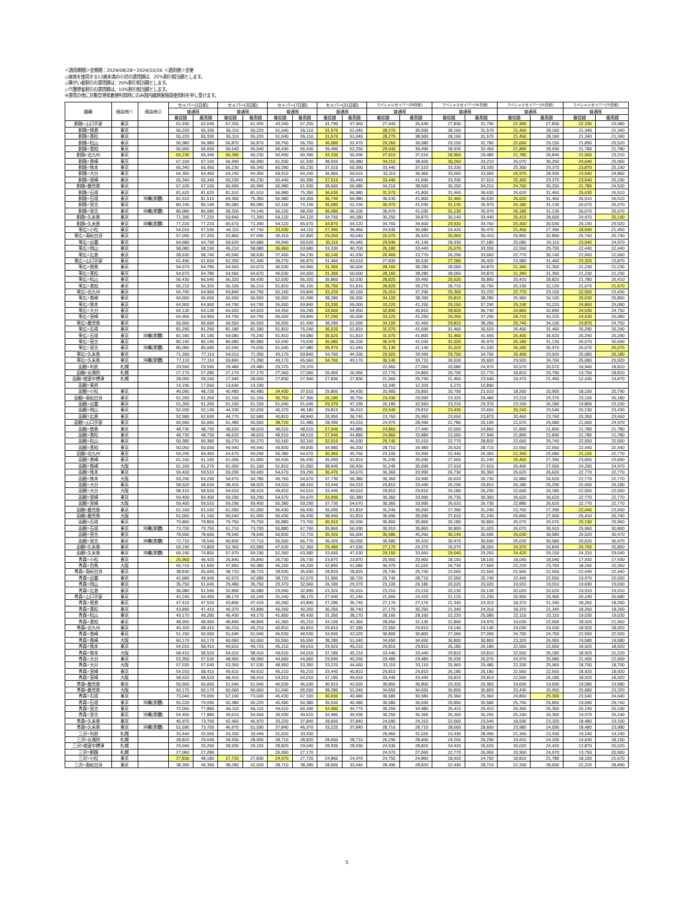＜適用期間＞全期間：2024/08/28～2024/10/26 ＜適用便＞全便
◇座席を使用する12歳未満の小児の運賃額は、25%割引相当額とします。
◇障がい者割引の運賃額は、20%割引相当額とします。
◇介護帰省割引の運賃額は、10%割引相当額とします。
※運賃の他に対象空港発着便利用時にのみ国内線旅客施設使用料を申し受けます。
| 路線 | 経由地① | 経由地② | セイバー(1日前) | | セイバー(3日前) | | セイバー(7日前) | | セイバー(21日前) | | スペシャルセイバー(28日前) | | スペシャルセイバー(45日前) | | スペシャルセイバー(55日前) | | スペシャルセイバー(75日前) | |
| --- | --- | --- | --- | --- | --- | --- | --- | --- | --- | --- | --- | --- | --- | --- | --- | --- | --- | --- |
| | | | 普通席 | | 普通席 | | 普通席 | | 普通席 | | 普通席 | | 普通席 | | 普通席 | | 普通席 | |
| | | | 最低額 | 最高額 | 最低額 | 最高額 | 最低額 | 最高額 | 最低額 | 最高額 | 最低額 | 最高額 | 最低額 | 最高額 | 最低額 | 最高額 | 最低額 | 最高額 |
| 釧路=山口宇部 | 東京 | | 61,930 | 62,040 | 57,200 | 61,930 | 43,340 | 57,200 | 31,790 | 47,960 | 27,940 | 35,640 | 27,830 | 31,790 | 22,990 | 27,830 | 22,330 | 23,980 |
| 釧路=徳島 | 東京 | | 55,220 | 55,330 | 55,110 | 55,220 | 51,040 | 55,110 | 31,570 | 51,040 | 28,270 | 35,090 | 28,160 | 31,570 | 21,450 | 28,160 | 21,340 | 21,340 |
| 釧路=高松 | 東京 | | 55,220 | 55,330 | 55,110 | 55,220 | 51,040 | 55,110 | 31,570 | 51,040 | 28,270 | 38,500 | 28,160 | 31,570 | 21,450 | 28,160 | 21,340 | 21,340 |
| 釧路=松山 | 東京 | | 56,980 | 56,980 | 56,870 | 56,870 | 56,760 | 56,760 | 36,080 | 52,470 | 29,260 | 36,080 | 29,150 | 32,780 | 22,000 | 29,150 | 21,890 | 25,520 |
| 釧路=高知 | 東京 | | 56,650 | 56,650 | 56,540 | 56,540 | 56,430 | 56,430 | 39,490 | 52,250 | 29,040 | 39,490 | 28,930 | 32,450 | 21,890 | 28,930 | 21,780 | 21,780 |
| 釧路=北九州 | 東京 | | 65,230 | 65,340 | 60,390 | 65,230 | 50,490 | 60,390 | 33,330 | 50,490 | 27,610 | 37,510 | 26,950 | 29,480 | 21,780 | 26,840 | 21,560 | 23,210 |
| 釧路=長崎 | 東京 | | 67,100 | 67,100 | 66,990 | 66,990 | 61,930 | 61,930 | 38,500 | 56,980 | 34,210 | 38,500 | 30,250 | 34,210 | 26,070 | 30,250 | 24,640 | 25,960 |
| 釧路=熊本 | 東京 | | 65,340 | 65,450 | 65,230 | 65,340 | 60,390 | 65,230 | 37,510 | 60,390 | 33,440 | 37,510 | 33,330 | 33,330 | 25,300 | 29,370 | 23,870 | 25,190 |
| 釧路=大分 | 東京 | | 64,350 | 64,460 | 64,240 | 64,350 | 59,510 | 64,240 | 36,960 | 59,510 | 33,110 | 36,960 | 33,000 | 33,000 | 24,970 | 28,930 | 23,540 | 24,860 |
| 釧路=宮崎 | 東京 | | 65,340 | 65,340 | 65,230 | 65,230 | 55,440 | 60,390 | 37,510 | 55,440 | 33,440 | 41,690 | 33,330 | 37,510 | 25,300 | 29,370 | 23,540 | 25,190 |
| 釧路=鹿児島 | 東京 | | 67,100 | 67,100 | 66,990 | 66,990 | 56,980 | 61,930 | 38,500 | 56,980 | 34,210 | 38,500 | 30,250 | 34,210 | 24,750 | 30,250 | 21,780 | 24,530 |
| 釧路=石垣 | 東京 | | 81,620 | 81,620 | 81,510 | 81,510 | 56,980 | 75,350 | 36,630 | 56,980 | 31,570 | 41,800 | 31,460 | 36,630 | 26,620 | 31,460 | 25,630 | 26,510 |
| 釧路=石垣 | 東京 | 沖縄(那覇) | 81,510 | 81,510 | 69,300 | 75,350 | 56,980 | 69,300 | 36,740 | 56,980 | 36,630 | 41,800 | 31,460 | 36,630 | 26,620 | 31,460 | 26,510 | 26,510 |
| 釧路=宮古 | 東京 | | 80,190 | 80,190 | 80,080 | 80,080 | 62,150 | 74,140 | 36,080 | 62,150 | 35,970 | 41,030 | 31,130 | 35,970 | 26,180 | 31,130 | 26,070 | 26,070 |
| 釧路=宮古 | 東京 | 沖縄(那覇) | 80,080 | 80,080 | 68,200 | 74,140 | 56,100 | 68,200 | 36,080 | 56,100 | 35,970 | 41,030 | 31,130 | 35,970 | 26,180 | 31,130 | 26,070 | 26,070 |
| 釧路=久米島 | 東京 | | 71,390 | 77,220 | 59,840 | 71,390 | 54,120 | 54,120 | 34,760 | 49,280 | 30,250 | 34,870 | 30,140 | 33,440 | 25,410 | 28,600 | 24,970 | 25,190 |
| 釧路=久米島 | 東京 | 沖縄(那覇) | 77,220 | 77,220 | 65,670 | 71,390 | 54,120 | 65,670 | 34,870 | 54,120 | 34,760 | 39,600 | 29,920 | 34,760 | 25,300 | 30,030 | 25,190 | 29,920 |
| 帯広=小松 | 東京 | | 54,010 | 57,530 | 44,110 | 47,740 | 33,330 | 44,110 | 27,390 | 36,960 | 24,530 | 30,580 | 24,420 | 30,470 | 21,450 | 27,390 | 18,590 | 21,450 |
| 帯広=南紀白浜 | 東京 | | 57,090 | 57,200 | 52,800 | 57,090 | 36,410 | 52,800 | 29,260 | 40,040 | 26,070 | 36,520 | 25,960 | 36,410 | 25,850 | 32,890 | 25,740 | 25,740 |
| 帯広=出雲 | 東京 | | 64,680 | 64,790 | 59,620 | 64,680 | 49,940 | 59,620 | 33,110 | 49,940 | 29,040 | 41,140 | 28,930 | 37,180 | 25,080 | 33,110 | 23,540 | 24,970 |
| 帯広=岡山 | 東京 | | 58,080 | 58,190 | 45,210 | 58,080 | 36,960 | 53,680 | 33,330 | 40,700 | 26,180 | 33,440 | 26,070 | 33,330 | 22,550 | 29,700 | 22,440 | 22,440 |
| 帯広=広島 | 東京 | | 58,630 | 58,740 | 45,540 | 58,630 | 37,400 | 54,230 | 30,140 | 41,030 | 26,400 | 33,770 | 26,290 | 33,660 | 22,770 | 30,140 | 22,660 | 22,660 |
| 帯広=山口宇部 | 東京 | | 61,490 | 61,600 | 52,250 | 61,490 | 39,270 | 56,870 | 31,460 | 43,010 | 27,830 | 35,530 | 27,280 | 35,420 | 23,980 | 31,460 | 23,320 | 23,870 |
| 帯広=徳島 | 東京 | | 54,670 | 54,780 | 54,560 | 54,670 | 46,530 | 54,560 | 31,350 | 50,600 | 28,160 | 38,280 | 28,050 | 34,870 | 21,340 | 31,350 | 21,230 | 21,230 |
| 帯広=高松 | 東京 | | 54,670 | 54,780 | 54,560 | 54,670 | 46,530 | 54,560 | 31,350 | 50,600 | 28,160 | 38,280 | 28,050 | 34,870 | 21,340 | 31,350 | 21,230 | 21,230 |
| 帯広=松山 | 東京 | | 56,430 | 56,540 | 56,320 | 56,430 | 52,030 | 56,320 | 35,860 | 52,030 | 28,820 | 39,490 | 25,520 | 35,860 | 25,410 | 28,820 | 21,780 | 25,410 |
| 帯広=高知 | 東京 | | 56,210 | 56,320 | 56,100 | 56,210 | 51,810 | 56,100 | 35,750 | 51,810 | 28,820 | 39,270 | 28,710 | 35,750 | 25,190 | 32,120 | 21,670 | 21,670 |
| 帯広=北九州 | 東京 | | 64,790 | 64,900 | 59,840 | 64,790 | 50,160 | 59,840 | 33,220 | 50,160 | 25,410 | 37,290 | 25,300 | 33,220 | 22,770 | 29,150 | 22,550 | 23,430 |
| 帯広=長崎 | 東京 | | 66,660 | 66,660 | 66,550 | 66,550 | 56,650 | 61,490 | 38,280 | 56,650 | 34,100 | 38,390 | 29,810 | 38,280 | 25,960 | 34,100 | 25,630 | 25,850 |
| 帯広=熊本 | 東京 | | 64,900 | 64,900 | 64,790 | 64,790 | 55,000 | 59,840 | 33,330 | 55,000 | 33,220 | 41,250 | 29,150 | 37,290 | 25,190 | 33,220 | 24,860 | 25,080 |
| 帯広=大分 | 東京 | | 64,130 | 64,130 | 64,020 | 64,020 | 54,450 | 59,290 | 33,000 | 54,450 | 32,890 | 40,810 | 28,820 | 36,740 | 24,860 | 32,890 | 24,530 | 24,750 |
| 帯広=宮崎 | 東京 | | 64,900 | 64,900 | 64,790 | 64,790 | 55,000 | 59,840 | 37,290 | 55,000 | 33,220 | 41,250 | 29,260 | 37,290 | 28,710 | 33,220 | 24,530 | 25,080 |
| 帯広=鹿児島 | 東京 | | 66,660 | 66,660 | 66,550 | 66,550 | 56,650 | 61,490 | 38,280 | 51,590 | 34,100 | 42,460 | 29,810 | 38,280 | 25,740 | 34,100 | 23,870 | 24,750 |
| 帯広=石垣 | 東京 | | 81,290 | 81,290 | 81,180 | 81,180 | 51,810 | 75,240 | 36,520 | 51,810 | 31,570 | 41,690 | 31,460 | 36,520 | 26,400 | 31,460 | 26,290 | 26,290 |
| 帯広=石垣 | 東京 | 沖縄(那覇) | 81,180 | 81,180 | 69,080 | 75,240 | 51,810 | 69,080 | 36,520 | 51,810 | 31,570 | 41,800 | 31,460 | 41,690 | 26,400 | 36,520 | 26,290 | 26,290 |
| 帯広=宮古 | 東京 | | 80,190 | 80,190 | 80,080 | 80,080 | 62,040 | 74,030 | 36,080 | 56,100 | 35,970 | 41,030 | 31,020 | 35,970 | 26,180 | 31,130 | 26,070 | 30,690 |
| 帯広=宮古 | 東京 | 沖縄(那覇) | 80,080 | 80,080 | 62,040 | 74,030 | 51,040 | 67,980 | 35,970 | 51,040 | 31,130 | 41,140 | 31,020 | 41,030 | 26,180 | 35,970 | 26,070 | 26,070 |
| 帯広=久米島 | 東京 | | 71,390 | 77,110 | 54,010 | 71,390 | 49,170 | 59,840 | 34,760 | 44,330 | 29,920 | 39,490 | 29,700 | 34,760 | 26,400 | 29,920 | 25,080 | 26,180 |
| 帯広=久米島 | 東京 | 沖縄(那覇) | 77,110 | 77,110 | 59,840 | 71,390 | 49,170 | 65,560 | 34,760 | 49,170 | 30,140 | 39,710 | 30,030 | 39,600 | 29,920 | 34,760 | 25,080 | 29,920 |
| 函館=利尻 | 札幌 | | 29,590 | 29,590 | 29,480 | 29,480 | 29,370 | 29,370 | | | 22,660 | 27,060 | 20,680 | 24,970 | 20,570 | 20,570 | 16,940 | 18,810 |
| 函館=女満別 | 札幌 | | 27,170 | 27,280 | 27,170 | 27,170 | 27,060 | 27,060 | 26,950 | 26,950 | 22,770 | 24,860 | 20,790 | 22,770 | 18,810 | 20,790 | 13,750 | 18,810 |
| 函館=根室中標津 | 札幌 | | 28,050 | 28,160 | 27,940 | 28,050 | 27,830 | 27,940 | 27,830 | 27,830 | 21,560 | 25,740 | 21,450 | 23,540 | 19,470 | 21,450 | 12,430 | 19,470 |
| 函館=奥尻 | | | 14,190 | 17,050 | 13,640 | 14,190 | | | | | 10,340 | 12,320 | 6,270 | 10,890 | | | | |
| 函館=小松 | 東京 | | 46,090 | 48,730 | 40,480 | 40,480 | 34,430 | 37,510 | 25,850 | 34,430 | 20,900 | 25,850 | 20,790 | 21,010 | 18,260 | 20,900 | 18,150 | 20,790 |
| 函館=南紀白浜 | 東京 | | 51,260 | 51,260 | 51,150 | 51,150 | 35,750 | 47,300 | 26,180 | 35,750 | 23,430 | 29,590 | 23,320 | 29,480 | 23,210 | 29,370 | 23,100 | 26,180 |
| 函館=出雲 | 東京 | | 51,260 | 51,260 | 51,150 | 51,150 | 51,040 | 51,040 | 29,370 | 47,190 | 26,180 | 32,560 | 23,210 | 29,370 | 23,100 | 26,180 | 19,800 | 23,100 |
| 函館=岡山 | 東京 | | 52,030 | 52,140 | 44,330 | 52,030 | 40,370 | 48,180 | 29,810 | 36,410 | 23,540 | 29,810 | 23,430 | 23,650 | 20,240 | 23,540 | 20,130 | 23,430 |
| 函館=広島 | 東京 | | 52,580 | 52,690 | 44,770 | 52,580 | 40,810 | 48,840 | 26,950 | 36,740 | 23,760 | 26,950 | 23,650 | 23,870 | 20,460 | 23,760 | 20,350 | 23,650 |
| 函館=山口宇部 | 東京 | | 55,550 | 55,660 | 51,480 | 55,550 | 38,720 | 51,480 | 28,490 | 43,010 | 24,970 | 28,490 | 21,780 | 25,190 | 21,670 | 25,080 | 21,560 | 24,970 |
| 函館=徳島 | 東京 | | 48,730 | 48,730 | 48,620 | 48,620 | 48,510 | 48,510 | 27,940 | 44,880 | 24,860 | 27,940 | 22,000 | 24,860 | 21,890 | 21,890 | 21,780 | 21,780 |
| 函館=高松 | 東京 | | 48,730 | 48,730 | 48,620 | 48,620 | 48,510 | 48,510 | 27,940 | 44,880 | 24,860 | 33,880 | 22,000 | 27,940 | 21,890 | 21,890 | 21,780 | 21,780 |
| 函館=松山 | 東京 | | 50,380 | 50,380 | 50,270 | 50,270 | 50,160 | 50,160 | 32,010 | 46,530 | 25,740 | 32,010 | 22,770 | 28,820 | 22,660 | 25,740 | 22,550 | 22,550 |
| 函館=高知 | 東京 | | 50,050 | 50,050 | 49,940 | 49,940 | 49,830 | 49,830 | 34,980 | 46,200 | 28,710 | 34,980 | 25,520 | 28,710 | 22,550 | 22,550 | 22,440 | 22,440 |
| 函館=北九州 | 東京 | | 59,290 | 59,400 | 54,670 | 59,290 | 50,380 | 54,670 | 30,360 | 45,760 | 23,100 | 33,990 | 22,440 | 25,300 | 21,340 | 25,080 | 21,120 | 22,770 |
| 函館=長崎 | 東京 | | 61,160 | 61,160 | 61,050 | 61,050 | 56,430 | 56,430 | 35,090 | 51,810 | 31,240 | 35,090 | 27,500 | 31,240 | 26,400 | 27,390 | 23,650 | 23,650 |
| 函館=長崎 | 大阪 | | 61,160 | 61,270 | 61,050 | 61,160 | 51,810 | 61,050 | 38,940 | 56,430 | 31,240 | 35,090 | 27,610 | 27,610 | 26,400 | 27,500 | 24,200 | 24,970 |
| 函館=熊本 | 東京 | | 59,400 | 59,510 | 59,290 | 59,400 | 54,670 | 59,290 | 30,470 | 54,670 | 30,360 | 33,990 | 26,730 | 30,360 | 26,620 | 26,620 | 22,770 | 22,770 |
| 函館=熊本 | 大阪 | | 59,290 | 59,290 | 54,670 | 54,780 | 45,760 | 54,670 | 37,730 | 50,380 | 30,360 | 33,990 | 26,620 | 26,730 | 22,880 | 26,620 | 22,770 | 22,770 |
| 函館=大分 | 東京 | | 58,520 | 58,630 | 58,410 | 58,520 | 54,010 | 58,410 | 33,440 | 54,010 | 29,810 | 33,440 | 26,290 | 29,810 | 26,180 | 26,290 | 22,550 | 26,180 |
| 函館=大分 | 大阪 | | 58,410 | 58,520 | 54,010 | 58,410 | 49,610 | 54,010 | 33,440 | 49,610 | 29,810 | 29,810 | 26,180 | 26,290 | 22,660 | 26,180 | 22,550 | 22,550 |
| 函館=宮崎 | 東京 | | 59,400 | 59,400 | 59,290 | 59,290 | 54,670 | 54,670 | 33,990 | 50,380 | 30,360 | 33,990 | 26,730 | 30,360 | 26,620 | 26,620 | 22,770 | 22,770 |
| 函館=宮崎 | 大阪 | | 59,400 | 59,510 | 59,290 | 59,400 | 50,380 | 59,290 | 37,730 | 54,670 | 30,360 | 33,990 | 26,620 | 26,730 | 22,880 | 26,620 | 22,770 | 22,770 |
| 函館=鹿児島 | 東京 | | 61,160 | 61,160 | 61,050 | 61,050 | 56,430 | 56,430 | 35,090 | 51,810 | 31,240 | 35,090 | 27,390 | 31,240 | 23,760 | 27,390 | 22,440 | 23,650 |
| 函館=鹿児島 | 大阪 | | 61,050 | 61,160 | 56,540 | 61,050 | 56,430 | 56,430 | 38,940 | 51,810 | 35,090 | 35,090 | 27,610 | 31,240 | 26,840 | 27,500 | 25,410 | 25,740 |
| 函館=石垣 | 東京 | | 79,860 | 79,860 | 79,750 | 79,750 | 55,880 | 73,700 | 30,910 | 50,930 | 30,800 | 35,860 | 26,180 | 30,800 | 26,070 | 26,070 | 25,190 | 25,960 |
| 函館=石垣 | 東京 | 沖縄(那覇) | 73,700 | 79,750 | 61,710 | 73,700 | 55,880 | 67,760 | 35,860 | 50,930 | 30,910 | 35,860 | 30,800 | 31,020 | 26,070 | 30,910 | 25,960 | 30,800 |
| 函館=宮古 | 東京 | | 78,650 | 78,650 | 78,540 | 78,540 | 60,830 | 72,710 | 35,420 | 55,000 | 30,580 | 40,260 | 30,140 | 30,690 | 25,630 | 30,580 | 25,520 | 30,470 |
| 函館=宮古 | 東京 | 沖縄(那覇) | 72,710 | 78,540 | 60,830 | 72,710 | 55,000 | 66,770 | 35,420 | 50,050 | 30,580 | 35,420 | 30,470 | 30,690 | 25,630 | 30,580 | 25,520 | 30,470 |
| 函館=久米島 | 東京 | | 69,190 | 74,800 | 52,360 | 63,580 | 47,630 | 52,360 | 29,480 | 47,630 | 27,170 | 29,370 | 26,070 | 28,050 | 24,970 | 26,840 | 24,750 | 25,850 |
| 函館=久米島 | 東京 | 沖縄(那覇) | 69,190 | 74,800 | 57,970 | 69,190 | 52,360 | 63,580 | 33,660 | 47,630 | 29,150 | 33,660 | 29,040 | 29,260 | 24,420 | 29,150 | 24,310 | 29,040 |
| 青森=小松 | 東京 | | 26,950 | 46,420 | 26,840 | 26,840 | 26,730 | 26,730 | 23,870 | 23,870 | 20,900 | 20,900 | 18,150 | 18,150 | 18,040 | 18,040 | 17,930 | 17,930 |
| 青森=但馬 | 大阪 | | 50,710 | 51,590 | 47,850 | 50,380 | 46,200 | 46,200 | 32,890 | 41,580 | 30,470 | 31,020 | 26,730 | 27,500 | 22,220 | 23,760 | 18,150 | 20,350 |
| 青森=南紀白浜 | 東京 | | 38,830 | 50,050 | 38,720 | 38,720 | 28,930 | 35,090 | 28,820 | 28,820 | 25,740 | 25,740 | 22,660 | 22,660 | 22,550 | 22,550 | 22,440 | 22,440 |
| 青森=出雲 | 東京 | | 42,680 | 49,940 | 42,570 | 42,680 | 38,720 | 42,570 | 31,900 | 38,720 | 25,740 | 28,710 | 22,550 | 25,740 | 22,440 | 22,550 | 19,470 | 22,000 |
| 青森=岡山 | 東京 | | 35,750 | 51,040 | 29,480 | 35,750 | 29,370 | 32,560 | 26,180 | 29,370 | 23,100 | 26,180 | 20,020 | 20,020 | 19,910 | 19,910 | 19,690 | 19,690 |
| 青森=広島 | 東京 | | 36,080 | 51,590 | 32,890 | 36,080 | 29,590 | 32,890 | 23,320 | 26,510 | 23,210 | 23,210 | 20,130 | 20,130 | 20,020 | 20,020 | 19,910 | 19,910 |
| 青森=山口宇部 | 東京 | | 42,240 | 54,450 | 38,170 | 42,240 | 31,240 | 38,170 | 27,940 | 31,240 | 21,560 | 24,420 | 21,120 | 21,230 | 20,900 | 20,900 | 20,240 | 20,680 |
| 青森=徳島 | 東京 | | 47,410 | 47,520 | 43,890 | 47,410 | 40,260 | 43,890 | 27,280 | 36,740 | 27,170 | 27,170 | 21,340 | 24,310 | 18,370 | 21,340 | 18,260 | 18,260 |
| 青森=高松 | 東京 | | 43,890 | 47,410 | 40,370 | 43,890 | 40,260 | 40,260 | 30,250 | 36,740 | 27,170 | 30,250 | 21,340 | 24,310 | 18,370 | 21,340 | 18,260 | 18,260 |
| 青森=松山 | 東京 | | 49,170 | 49,280 | 45,430 | 49,170 | 41,800 | 45,430 | 31,350 | 38,170 | 28,160 | 28,160 | 22,220 | 25,080 | 22,110 | 22,110 | 19,030 | 19,030 |
| 青森=高知 | 東京 | | 48,950 | 48,950 | 48,840 | 48,840 | 41,360 | 45,210 | 34,100 | 41,360 | 28,050 | 31,130 | 21,890 | 24,970 | 19,030 | 22,000 | 18,920 | 21,560 |
| 青森=北九州 | 東京 | | 45,320 | 58,410 | 45,210 | 45,210 | 40,810 | 40,810 | 29,810 | 37,180 | 22,550 | 29,810 | 19,140 | 19,140 | 19,030 | 19,030 | 18,920 | 18,920 |
| 青森=長崎 | 東京 | | 51,150 | 60,060 | 51,040 | 51,040 | 46,530 | 46,530 | 34,650 | 42,020 | 30,800 | 30,800 | 27,060 | 27,060 | 24,750 | 24,750 | 22,550 | 22,550 |
| 青森=長崎 | 大阪 | | 60,170 | 60,170 | 60,060 | 60,060 | 55,550 | 55,550 | 38,280 | 51,040 | 34,650 | 34,650 | 30,800 | 30,800 | 23,320 | 26,950 | 19,580 | 19,580 |
| 青森=熊本 | 東京 | | 54,010 | 58,410 | 49,610 | 49,720 | 45,210 | 49,610 | 29,920 | 45,210 | 29,810 | 29,810 | 26,180 | 26,180 | 22,550 | 22,550 | 18,920 | 18,920 |
| 青森=熊本 | 大阪 | | 58,410 | 58,520 | 54,010 | 58,410 | 49,610 | 54,010 | 37,180 | 45,210 | 33,440 | 33,440 | 29,810 | 29,810 | 22,550 | 26,180 | 18,920 | 22,220 |
| 青森=大分 | 東京 | | 53,350 | 57,530 | 48,950 | 48,950 | 44,660 | 44,660 | 29,590 | 40,260 | 29,480 | 29,480 | 25,630 | 26,070 | 24,970 | 25,080 | 21,450 | 22,000 |
| 青森=大分 | 大阪 | | 57,530 | 57,640 | 53,350 | 57,530 | 48,950 | 53,350 | 33,220 | 44,660 | 33,110 | 33,110 | 25,960 | 29,480 | 22,330 | 25,960 | 18,700 | 18,700 |
| 青森=宮崎 | 東京 | | 54,010 | 58,410 | 49,610 | 49,610 | 45,210 | 45,210 | 33,440 | 40,810 | 29,810 | 29,810 | 26,180 | 26,180 | 22,550 | 22,550 | 18,920 | 18,920 |
| 青森=宮崎 | 大阪 | | 58,520 | 58,520 | 58,410 | 58,410 | 54,010 | 54,010 | 37,180 | 49,610 | 33,440 | 33,440 | 29,810 | 29,810 | 22,550 | 26,180 | 18,920 | 18,920 |
| 青森=鹿児島 | 東京 | | 55,550 | 60,060 | 51,040 | 51,040 | 46,530 | 46,530 | 30,910 | 42,020 | 30,800 | 30,800 | 23,320 | 26,950 | 19,690 | 19,690 | 19,580 | 19,580 |
| 青森=鹿児島 | 大阪 | | 60,170 | 60,170 | 60,060 | 60,060 | 51,040 | 55,550 | 38,280 | 51,040 | 34,650 | 34,650 | 30,800 | 30,800 | 23,430 | 26,950 | 20,680 | 23,320 |
| 青森=石垣 | 東京 | | 73,040 | 79,090 | 67,100 | 73,040 | 45,430 | 67,100 | 30,690 | 40,480 | 30,580 | 30,580 | 25,960 | 25,960 | 24,860 | 25,300 | 23,540 | 24,640 |
| 青森=石垣 | 東京 | 沖縄(那覇) | 55,220 | 79,090 | 50,380 | 55,220 | 40,480 | 50,380 | 35,530 | 40,480 | 30,580 | 30,690 | 25,850 | 30,580 | 25,740 | 25,850 | 19,690 | 25,740 |
| 青森=宮古 | 東京 | | 72,050 | 77,880 | 66,110 | 66,110 | 49,610 | 60,390 | 34,980 | 44,770 | 30,250 | 34,980 | 25,410 | 25,410 | 25,300 | 25,300 | 25,190 | 25,190 |
| 青森=宮古 | 東京 | 沖縄(那覇) | 54,450 | 77,880 | 49,610 | 54,450 | 39,930 | 49,610 | 34,980 | 39,930 | 30,250 | 30,360 | 25,300 | 30,250 | 25,190 | 25,300 | 19,470 | 25,190 |
| 青森=久米島 | 東京 | | 46,970 | 73,700 | 42,460 | 46,970 | 33,220 | 37,840 | 28,600 | 37,840 | 24,090 | 24,310 | 22,660 | 23,540 | 18,590 | 23,320 | 18,480 | 23,100 |
| 青森=久米島 | 東京 | 沖縄(那覇) | 51,590 | 73,700 | 46,970 | 51,590 | 37,840 | 46,970 | 33,220 | 37,840 | 28,710 | 28,710 | 28,600 | 28,600 | 23,980 | 24,090 | 18,480 | 23,980 |
| 三沢=利尻 | 札幌 | | 33,440 | 33,550 | 33,330 | 33,440 | 31,020 | 33,330 | | | 25,960 | 31,020 | 23,430 | 28,490 | 21,340 | 23,430 | 19,140 | 19,140 |
| 三沢=女満別 | 札幌 | | 28,820 | 29,040 | 28,930 | 28,930 | 28,710 | 28,820 | 28,600 | 28,710 | 26,290 | 28,600 | 24,200 | 26,290 | 19,910 | 24,200 | 14,630 | 18,150 |
| 三沢=根室中標津 | 札幌 | | 29,040 | 29,260 | 28,930 | 29,150 | 28,820 | 29,040 | 28,930 | 28,930 | 24,530 | 28,820 | 24,420 | 26,620 | 20,020 | 24,420 | 12,870 | 20,020 |
| 三沢=釧路 | 札幌 | | 27,060 | 27,280 | | | 26,950 | 27,170 | | | 24,970 | 27,060 | 22,770 | 26,950 | 20,900 | 24,970 | 13,750 | 20,900 |
| 三沢=小松 | 東京 | | 27,830 | 48,180 | 27,720 | 27,830 | 24,970 | 27,720 | 24,860 | 24,970 | 24,750 | 24,860 | 18,920 | 24,750 | 18,810 | 21,780 | 18,150 | 21,670 |
| 三沢=南紀白浜 | 東京 | | 38,390 | 49,390 | 38,280 | 42,020 | 28,710 | 38,280 | 28,600 | 33,440 | 28,490 | 28,820 | 22,440 | 28,710 | 22,330 | 28,600 | 22,220 | 28,490 |
5